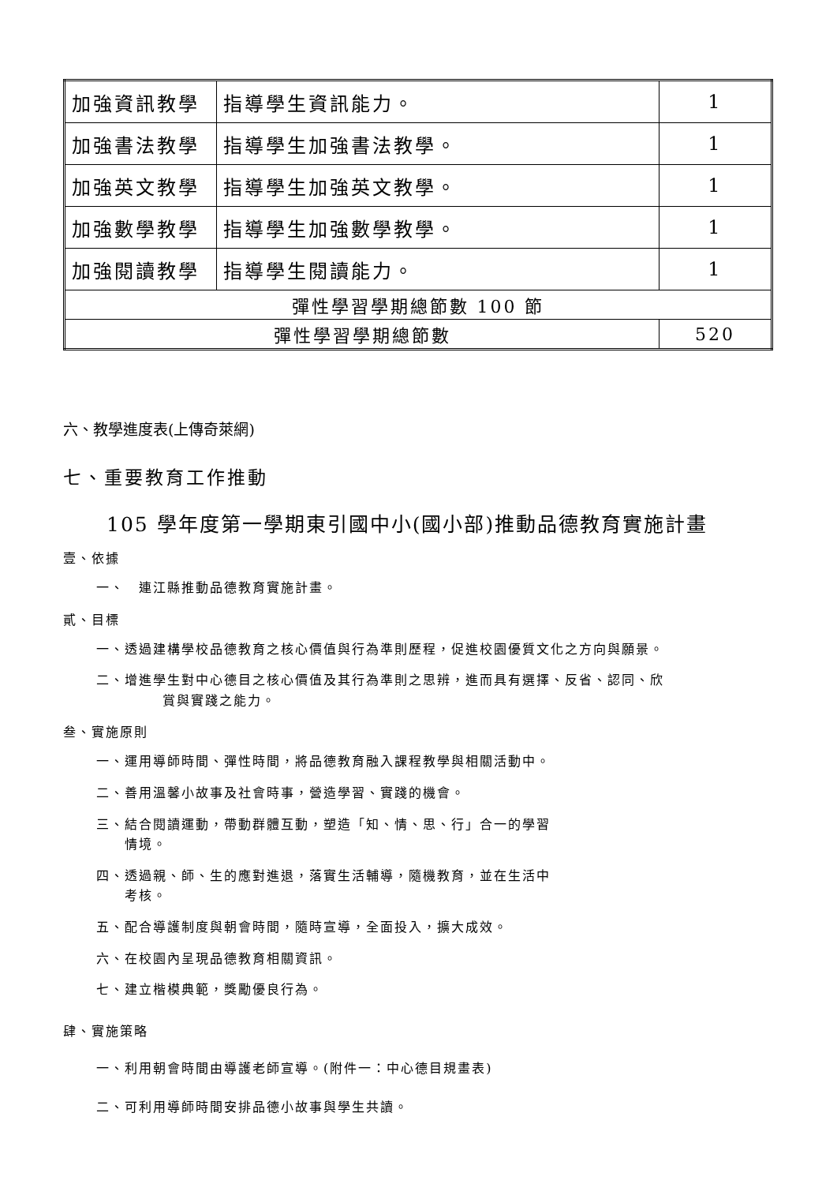| 加強資訊教學 | 指導學生資訊能力。 | 1 |
| 加強書法教學 | 指導學生加強書法教學。 | 1 |
| 加強英文教學 | 指導學生加強英文教學。 | 1 |
| 加強數學教學 | 指導學生加強數學教學。 | 1 |
| 加強閱讀教學 | 指導學生閱讀能力。 | 1 |
| 彈性學習學期總節數 100 節 | | |
| 彈性學習學期總節數 | | 520 |
六、教學進度表(上傳奇萊網)
七、重要教育工作推動
105 學年度第一學期東引國中小(國小部)推動品德教育實施計畫
壹、依據
一、　連江縣推動品德教育實施計畫。
貳、目標
一、透過建構學校品德教育之核心價值與行為準則歷程，促進校園優質文化之方向與願景。
二、增進學生對中心德目之核心價值及其行為準則之思辨，進而具有選擇、反省、認同、欣
賞與實踐之能力。
叁、實施原則
一、運用導師時間、彈性時間，將品德教育融入課程教學與相關活動中。
二、善用溫馨小故事及社會時事，營造學習、實踐的機會。
三、結合閱讀運動，帶動群體互動，塑造「知、情、思、行」合一的學習
　　情境。
四、透過親、師、生的應對進退，落實生活輔導，隨機教育，並在生活中
　　考核。
五、配合導護制度與朝會時間，隨時宣導，全面投入，擴大成效。
六、在校園內呈現品德教育相關資訊。
七、建立楷模典範，獎勵優良行為。
肆、實施策略
一、利用朝會時間由導護老師宣導。(附件一：中心德目規畫表)
二、可利用導師時間安排品德小故事與學生共讀。